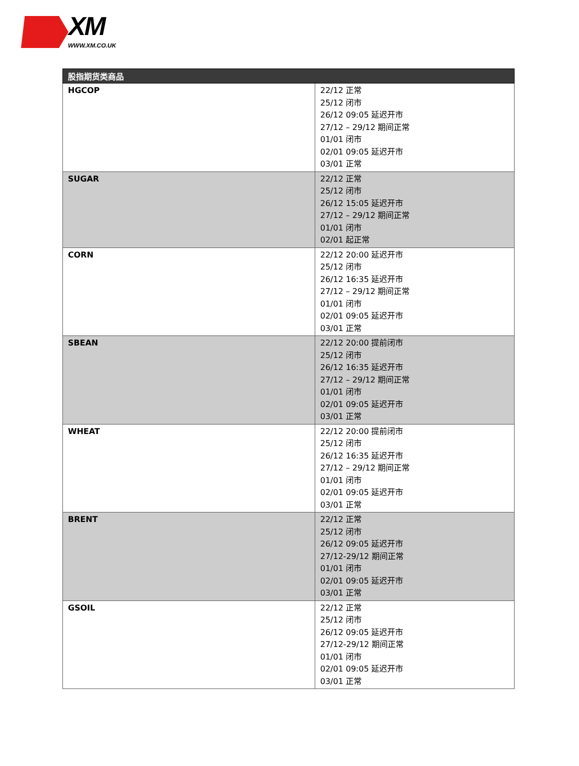XM
WWW.XM.CO.UK
| 股指期货类商品 | |
| --- | --- |
| HGCOP | 22/12 正常 25/12 闭市 26/12 09:05 延迟开市 27/12 – 29/12 期间正常 01/01 闭市 02/01 09:05 延迟开市 03/01 正常 |
| SUGAR | 22/12 正常 25/12 闭市 26/12 15:05 延迟开市 27/12 – 29/12 期间正常 01/01 闭市 02/01 起正常 |
| CORN | 22/12 20:00 延迟开市 25/12 闭市 26/12 16:35 延迟开市 27/12 – 29/12 期间正常 01/01 闭市 02/01 09:05 延迟开市 03/01 正常 |
| SBEAN | 22/12 20:00 提前闭市 25/12 闭市 26/12 16:35 延迟开市 27/12 – 29/12 期间正常 01/01 闭市 02/01 09:05 延迟开市 03/01 正常 |
| WHEAT | 22/12 20:00 提前闭市 25/12 闭市 26/12 16:35 延迟开市 27/12 – 29/12 期间正常 01/01 闭市 02/01 09:05 延迟开市 03/01 正常 |
| BRENT | 22/12 正常 25/12 闭市 26/12 09:05 延迟开市 27/12-29/12 期间正常 01/01 闭市 02/01 09:05 延迟开市 03/01 正常 |
| GSOIL | 22/12 正常 25/12 闭市 26/12 09:05 延迟开市 27/12-29/12 期间正常 01/01 闭市 02/01 09:05 延迟开市 03/01 正常 |